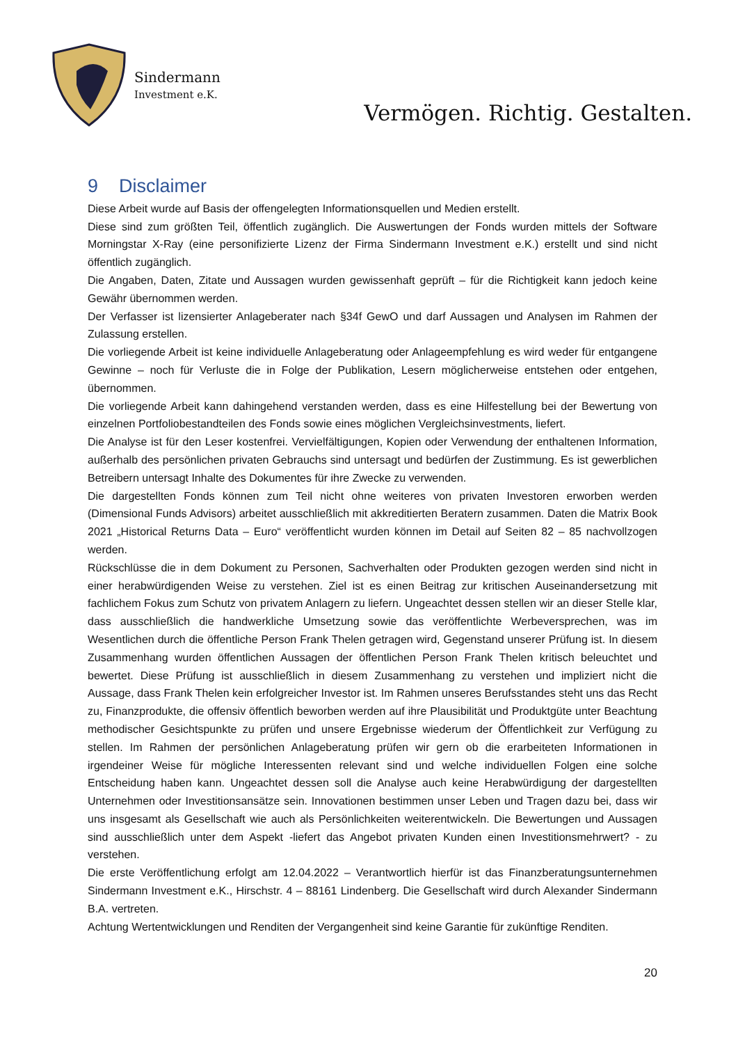Sindermann
Investment e.K.
Vermögen. Richtig. Gestalten.
9 Disclaimer
Diese Arbeit wurde auf Basis der offengelegten Informationsquellen und Medien erstellt.
Diese sind zum größten Teil, öffentlich zugänglich. Die Auswertungen der Fonds wurden mittels der Software Morningstar X-Ray (eine personifizierte Lizenz der Firma Sindermann Investment e.K.) erstellt und sind nicht öffentlich zugänglich.
Die Angaben, Daten, Zitate und Aussagen wurden gewissenhaft geprüft – für die Richtigkeit kann jedoch keine Gewähr übernommen werden.
Der Verfasser ist lizensierter Anlageberater nach §34f GewO und darf Aussagen und Analysen im Rahmen der Zulassung erstellen.
Die vorliegende Arbeit ist keine individuelle Anlageberatung oder Anlageempfehlung es wird weder für entgangene Gewinne – noch für Verluste die in Folge der Publikation, Lesern möglicherweise entstehen oder entgehen, übernommen.
Die vorliegende Arbeit kann dahingehend verstanden werden, dass es eine Hilfestellung bei der Bewertung von einzelnen Portfoliobestandteilen des Fonds sowie eines möglichen Vergleichsinvestments, liefert.
Die Analyse ist für den Leser kostenfrei. Vervielfältigungen, Kopien oder Verwendung der enthaltenen Information, außerhalb des persönlichen privaten Gebrauchs sind untersagt und bedürfen der Zustimmung. Es ist gewerblichen Betreibern untersagt Inhalte des Dokumentes für ihre Zwecke zu verwenden.
Die dargestellten Fonds können zum Teil nicht ohne weiteres von privaten Investoren erworben werden (Dimensional Funds Advisors) arbeitet ausschließlich mit akkreditierten Beratern zusammen. Daten die Matrix Book 2021 „Historical Returns Data – Euro“ veröffentlicht wurden können im Detail auf Seiten 82 – 85 nachvollzogen werden.
Rückschlüsse die in dem Dokument zu Personen, Sachverhalten oder Produkten gezogen werden sind nicht in einer herabwürdigenden Weise zu verstehen. Ziel ist es einen Beitrag zur kritischen Auseinandersetzung mit fachlichem Fokus zum Schutz von privatem Anlagern zu liefern. Ungeachtet dessen stellen wir an dieser Stelle klar, dass ausschließlich die handwerkliche Umsetzung sowie das veröffentlichte Werbeversprechen, was im Wesentlichen durch die öffentliche Person Frank Thelen getragen wird, Gegenstand unserer Prüfung ist. In diesem Zusammenhang wurden öffentlichen Aussagen der öffentlichen Person Frank Thelen kritisch beleuchtet und bewertet. Diese Prüfung ist ausschließlich in diesem Zusammenhang zu verstehen und impliziert nicht die Aussage, dass Frank Thelen kein erfolgreicher Investor ist. Im Rahmen unseres Berufsstandes steht uns das Recht zu, Finanzprodukte, die offensiv öffentlich beworben werden auf ihre Plausibilität und Produktgüte unter Beachtung methodischer Gesichtspunkte zu prüfen und unsere Ergebnisse wiederum der Öffentlichkeit zur Verfügung zu stellen. Im Rahmen der persönlichen Anlageberatung prüfen wir gern ob die erarbeiteten Informationen in irgendeiner Weise für mögliche Interessenten relevant sind und welche individuellen Folgen eine solche Entscheidung haben kann. Ungeachtet dessen soll die Analyse auch keine Herabwürdigung der dargestellten Unternehmen oder Investitionsansätze sein. Innovationen bestimmen unser Leben und Tragen dazu bei, dass wir uns insgesamt als Gesellschaft wie auch als Persönlichkeiten weiterentwickeln. Die Bewertungen und Aussagen sind ausschließlich unter dem Aspekt -liefert das Angebot privaten Kunden einen Investitionsmehrwert? - zu verstehen.
Die erste Veröffentlichung erfolgt am 12.04.2022 – Verantwortlich hierfür ist das Finanzberatungsunternehmen Sindermann Investment e.K., Hirschstr. 4 – 88161 Lindenberg. Die Gesellschaft wird durch Alexander Sindermann B.A. vertreten.
Achtung Wertentwicklungen und Renditen der Vergangenheit sind keine Garantie für zukünftige Renditen.
20